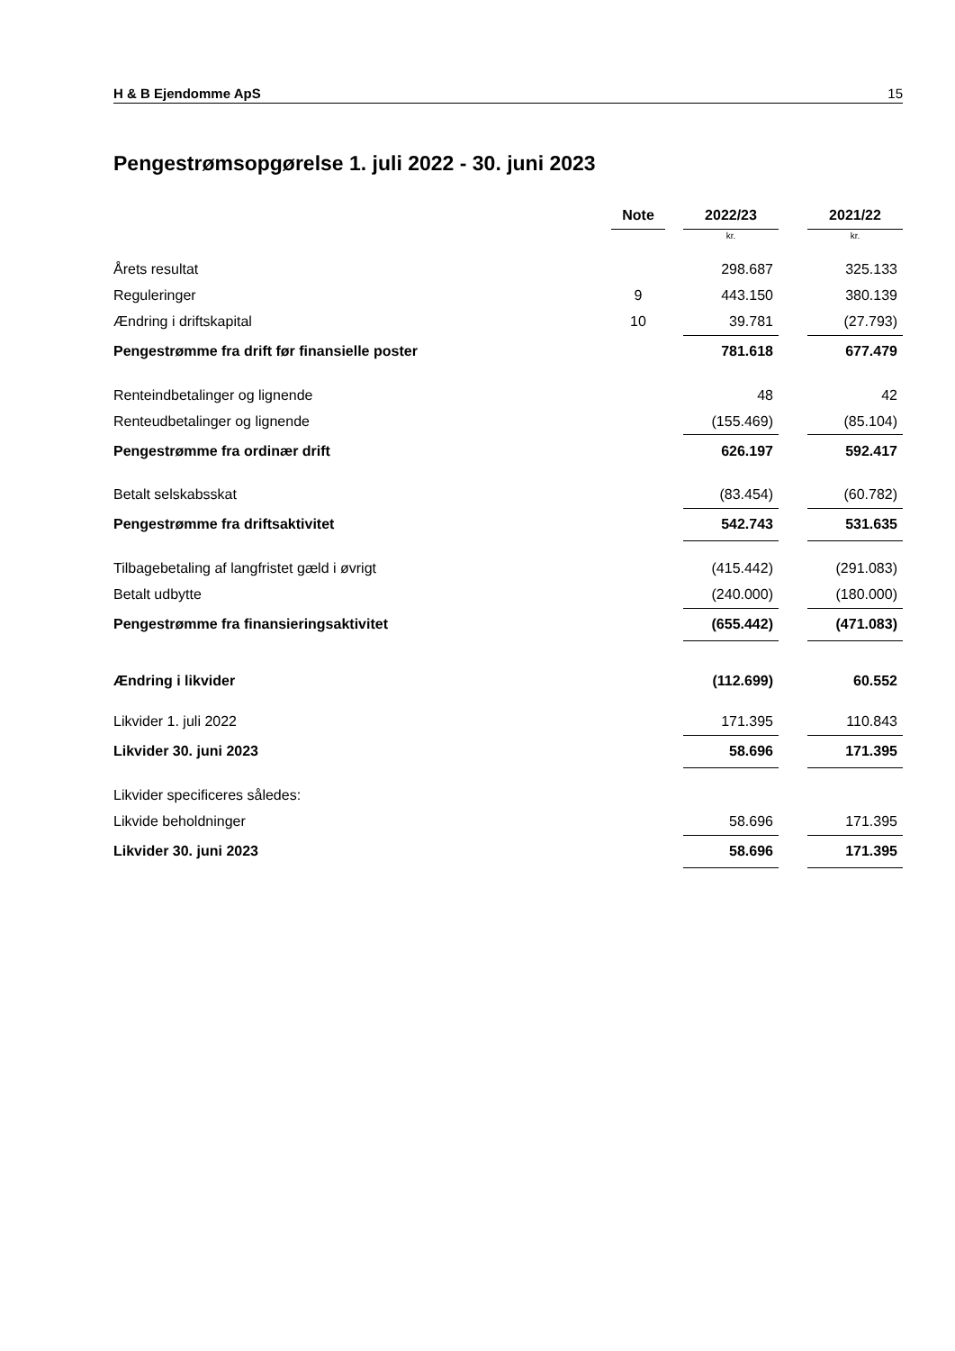H & B Ejendomme ApS 15
Pengestrømsopgørelse 1. juli 2022 - 30. juni 2023
| | Note | | 2022/23 | | 2021/22 |
| | | | kr. | | kr. |
| Årets resultat | | | 298.687 | | 325.133 |
| Reguleringer | 9 | | 443.150 | | 380.139 |
| Ændring i driftskapital | 10 | | 39.781 | | (27.793) |
| Pengestrømme fra drift før finansielle poster | | | 781.618 | | 677.479 |
| Renteindbetalinger og lignende | | | 48 | | 42 |
| Renteudbetalinger og lignende | | | (155.469) | | (85.104) |
| Pengestrømme fra ordinær drift | | | 626.197 | | 592.417 |
| Betalt selskabsskat | | | (83.454) | | (60.782) |
| Pengestrømme fra driftsaktivitet | | | 542.743 | | 531.635 |
| Tilbagebetaling af langfristet gæld i øvrigt | | | (415.442) | | (291.083) |
| Betalt udbytte | | | (240.000) | | (180.000) |
| Pengestrømme fra finansieringsaktivitet | | | (655.442) | | (471.083) |
| Ændring i likvider | | | (112.699) | | 60.552 |
| Likvider 1. juli 2022 | | | 171.395 | | 110.843 |
| Likvider 30. juni 2023 | | | 58.696 | | 171.395 |
| Likvider specificeres således: | | | | | |
| Likvide beholdninger | | | 58.696 | | 171.395 |
| Likvider 30. juni 2023 | | | 58.696 | | 171.395 |